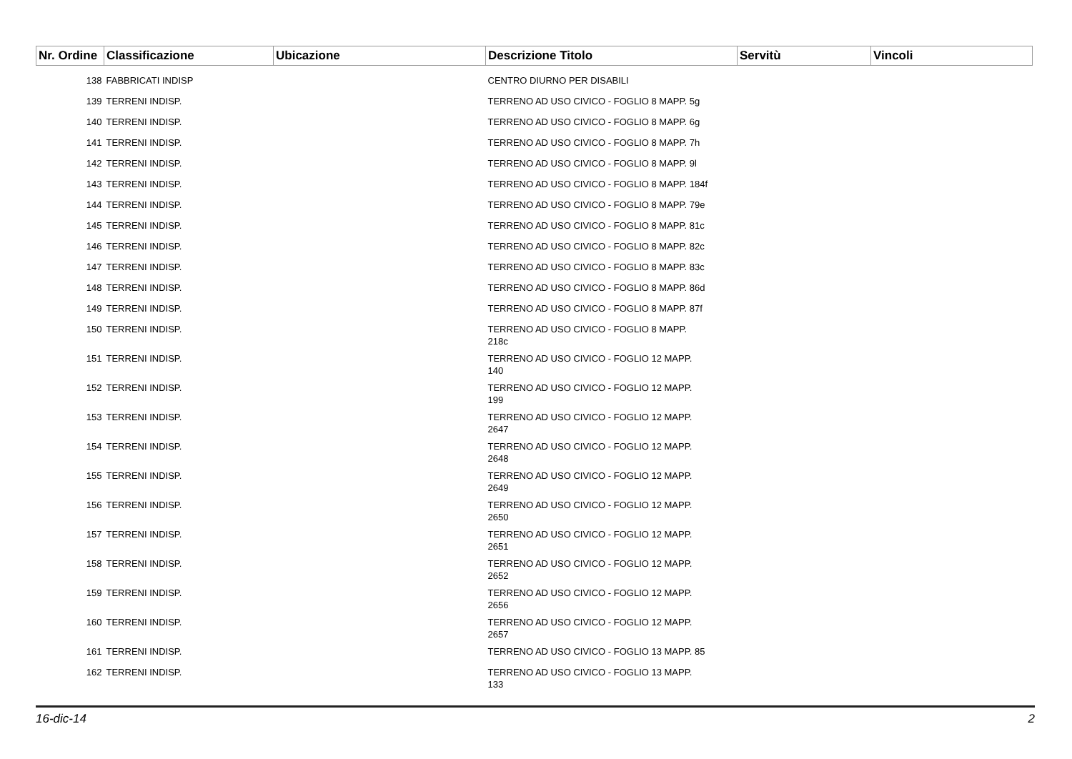| Nr. Ordine | Classificazione | Ubicazione | Descrizione Titolo | Servitù | Vincoli |
| --- | --- | --- | --- | --- | --- |
| 138 | FABBRICATI INDISP | | CENTRO DIURNO PER DISABILI | | |
| 139 | TERRENI INDISP. | | TERRENO AD USO CIVICO - FOGLIO 8 MAPP. 5g | | |
| 140 | TERRENI INDISP. | | TERRENO AD USO CIVICO - FOGLIO 8 MAPP. 6g | | |
| 141 | TERRENI INDISP. | | TERRENO AD USO CIVICO - FOGLIO 8 MAPP. 7h | | |
| 142 | TERRENI INDISP. | | TERRENO AD USO CIVICO - FOGLIO 8 MAPP. 9l | | |
| 143 | TERRENI INDISP. | | TERRENO AD USO CIVICO - FOGLIO 8 MAPP. 184f | | |
| 144 | TERRENI INDISP. | | TERRENO AD USO CIVICO - FOGLIO 8 MAPP. 79e | | |
| 145 | TERRENI INDISP. | | TERRENO AD USO CIVICO - FOGLIO 8 MAPP. 81c | | |
| 146 | TERRENI INDISP. | | TERRENO AD USO CIVICO - FOGLIO 8 MAPP. 82c | | |
| 147 | TERRENI INDISP. | | TERRENO AD USO CIVICO - FOGLIO 8 MAPP. 83c | | |
| 148 | TERRENI INDISP. | | TERRENO AD USO CIVICO - FOGLIO 8 MAPP. 86d | | |
| 149 | TERRENI INDISP. | | TERRENO AD USO CIVICO - FOGLIO 8 MAPP. 87f | | |
| 150 | TERRENI INDISP. | | TERRENO AD USO CIVICO - FOGLIO 8 MAPP. 218c | | |
| 151 | TERRENI INDISP. | | TERRENO AD USO CIVICO - FOGLIO 12 MAPP. 140 | | |
| 152 | TERRENI INDISP. | | TERRENO AD USO CIVICO - FOGLIO 12 MAPP. 199 | | |
| 153 | TERRENI INDISP. | | TERRENO AD USO CIVICO - FOGLIO 12 MAPP. 2647 | | |
| 154 | TERRENI INDISP. | | TERRENO AD USO CIVICO - FOGLIO 12 MAPP. 2648 | | |
| 155 | TERRENI INDISP. | | TERRENO AD USO CIVICO - FOGLIO 12 MAPP. 2649 | | |
| 156 | TERRENI INDISP. | | TERRENO AD USO CIVICO - FOGLIO 12 MAPP. 2650 | | |
| 157 | TERRENI INDISP. | | TERRENO AD USO CIVICO - FOGLIO 12 MAPP. 2651 | | |
| 158 | TERRENI INDISP. | | TERRENO AD USO CIVICO - FOGLIO 12 MAPP. 2652 | | |
| 159 | TERRENI INDISP. | | TERRENO AD USO CIVICO - FOGLIO 12 MAPP. 2656 | | |
| 160 | TERRENI INDISP. | | TERRENO AD USO CIVICO - FOGLIO 12 MAPP. 2657 | | |
| 161 | TERRENI INDISP. | | TERRENO AD USO CIVICO - FOGLIO 13 MAPP. 85 | | |
| 162 | TERRENI INDISP. | | TERRENO AD USO CIVICO - FOGLIO 13 MAPP. 133 | | |
16-dic-14 2